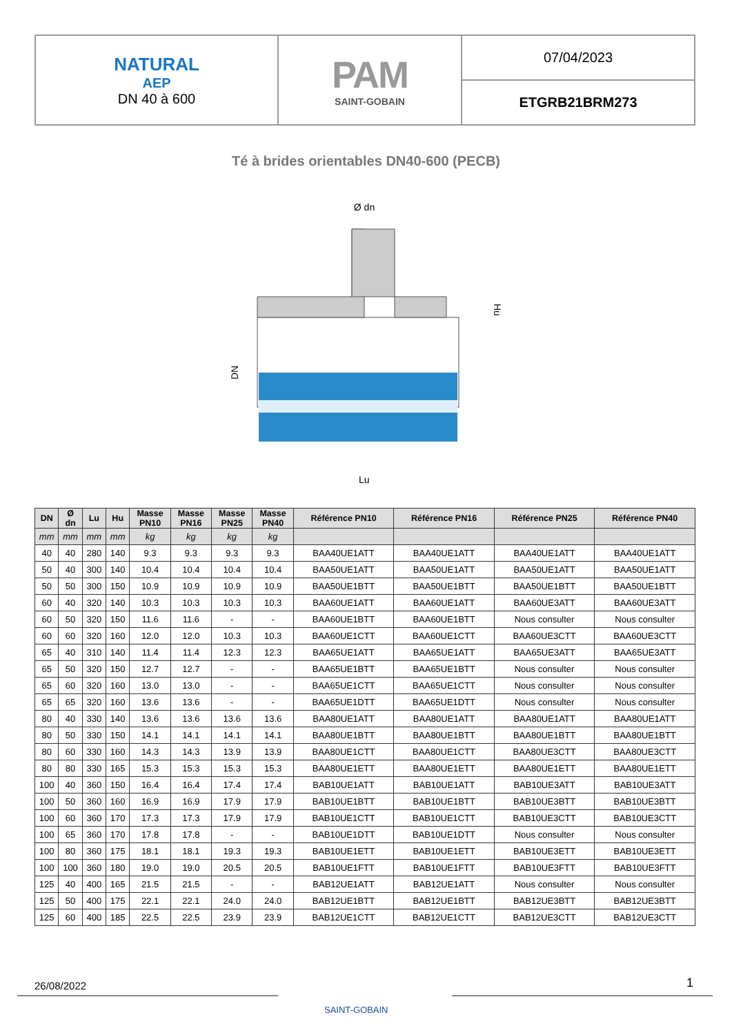| NATURAL AEP DN 40 à 600 | PAM SAINT-GOBAIN | 07/04/2023 |
| | | ETGRB21BRM273 |
Té à brides orientables DN40-600 (PECB)
Ø dn
Lu
Hu
DN
| DN | Ø dn | Lu | Hu | Masse PN10 | Masse PN16 | Masse PN25 | Masse PN40 | Référence PN10 | Référence PN16 | Référence PN25 | Référence PN40 |
| --- | --- | --- | --- | --- | --- | --- | --- | --- | --- | --- | --- |
| mm | mm | mm | mm | kg | kg | kg | kg | | | | |
| 40 | 40 | 280 | 140 | 9.3 | 9.3 | 9.3 | 9.3 | BAA40UE1ATT | BAA40UE1ATT | BAA40UE1ATT | BAA40UE1ATT |
| 50 | 40 | 300 | 140 | 10.4 | 10.4 | 10.4 | 10.4 | BAA50UE1ATT | BAA50UE1ATT | BAA50UE1ATT | BAA50UE1ATT |
| 50 | 50 | 300 | 150 | 10.9 | 10.9 | 10.9 | 10.9 | BAA50UE1BTT | BAA50UE1BTT | BAA50UE1BTT | BAA50UE1BTT |
| 60 | 40 | 320 | 140 | 10.3 | 10.3 | 10.3 | 10.3 | BAA60UE1ATT | BAA60UE1ATT | BAA60UE3ATT | BAA60UE3ATT |
| 60 | 50 | 320 | 150 | 11.6 | 11.6 | - | - | BAA60UE1BTT | BAA60UE1BTT | Nous consulter | Nous consulter |
| 60 | 60 | 320 | 160 | 12.0 | 12.0 | 10.3 | 10.3 | BAA60UE1CTT | BAA60UE1CTT | BAA60UE3CTT | BAA60UE3CTT |
| 65 | 40 | 310 | 140 | 11.4 | 11.4 | 12.3 | 12.3 | BAA65UE1ATT | BAA65UE1ATT | BAA65UE3ATT | BAA65UE3ATT |
| 65 | 50 | 320 | 150 | 12.7 | 12.7 | - | - | BAA65UE1BTT | BAA65UE1BTT | Nous consulter | Nous consulter |
| 65 | 60 | 320 | 160 | 13.0 | 13.0 | - | - | BAA65UE1CTT | BAA65UE1CTT | Nous consulter | Nous consulter |
| 65 | 65 | 320 | 160 | 13.6 | 13.6 | - | - | BAA65UE1DTT | BAA65UE1DTT | Nous consulter | Nous consulter |
| 80 | 40 | 330 | 140 | 13.6 | 13.6 | 13.6 | 13.6 | BAA80UE1ATT | BAA80UE1ATT | BAA80UE1ATT | BAA80UE1ATT |
| 80 | 50 | 330 | 150 | 14.1 | 14.1 | 14.1 | 14.1 | BAA80UE1BTT | BAA80UE1BTT | BAA80UE1BTT | BAA80UE1BTT |
| 80 | 60 | 330 | 160 | 14.3 | 14.3 | 13.9 | 13.9 | BAA80UE1CTT | BAA80UE1CTT | BAA80UE3CTT | BAA80UE3CTT |
| 80 | 80 | 330 | 165 | 15.3 | 15.3 | 15.3 | 15.3 | BAA80UE1ETT | BAA80UE1ETT | BAA80UE1ETT | BAA80UE1ETT |
| 100 | 40 | 360 | 150 | 16.4 | 16.4 | 17.4 | 17.4 | BAB10UE1ATT | BAB10UE1ATT | BAB10UE3ATT | BAB10UE3ATT |
| 100 | 50 | 360 | 160 | 16.9 | 16.9 | 17.9 | 17.9 | BAB10UE1BTT | BAB10UE1BTT | BAB10UE3BTT | BAB10UE3BTT |
| 100 | 60 | 360 | 170 | 17.3 | 17.3 | 17.9 | 17.9 | BAB10UE1CTT | BAB10UE1CTT | BAB10UE3CTT | BAB10UE3CTT |
| 100 | 65 | 360 | 170 | 17.8 | 17.8 | - | - | BAB10UE1DTT | BAB10UE1DTT | Nous consulter | Nous consulter |
| 100 | 80 | 360 | 175 | 18.1 | 18.1 | 19.3 | 19.3 | BAB10UE1ETT | BAB10UE1ETT | BAB10UE3ETT | BAB10UE3ETT |
| 100 | 100 | 360 | 180 | 19.0 | 19.0 | 20.5 | 20.5 | BAB10UE1FTT | BAB10UE1FTT | BAB10UE3FTT | BAB10UE3FTT |
| 125 | 40 | 400 | 165 | 21.5 | 21.5 | - | - | BAB12UE1ATT | BAB12UE1ATT | Nous consulter | Nous consulter |
| 125 | 50 | 400 | 175 | 22.1 | 22.1 | 24.0 | 24.0 | BAB12UE1BTT | BAB12UE1BTT | BAB12UE3BTT | BAB12UE3BTT |
| 125 | 60 | 400 | 185 | 22.5 | 22.5 | 23.9 | 23.9 | BAB12UE1CTT | BAB12UE1CTT | BAB12UE3CTT | BAB12UE3CTT |
26/08/2022
SAINT-GOBAIN
1